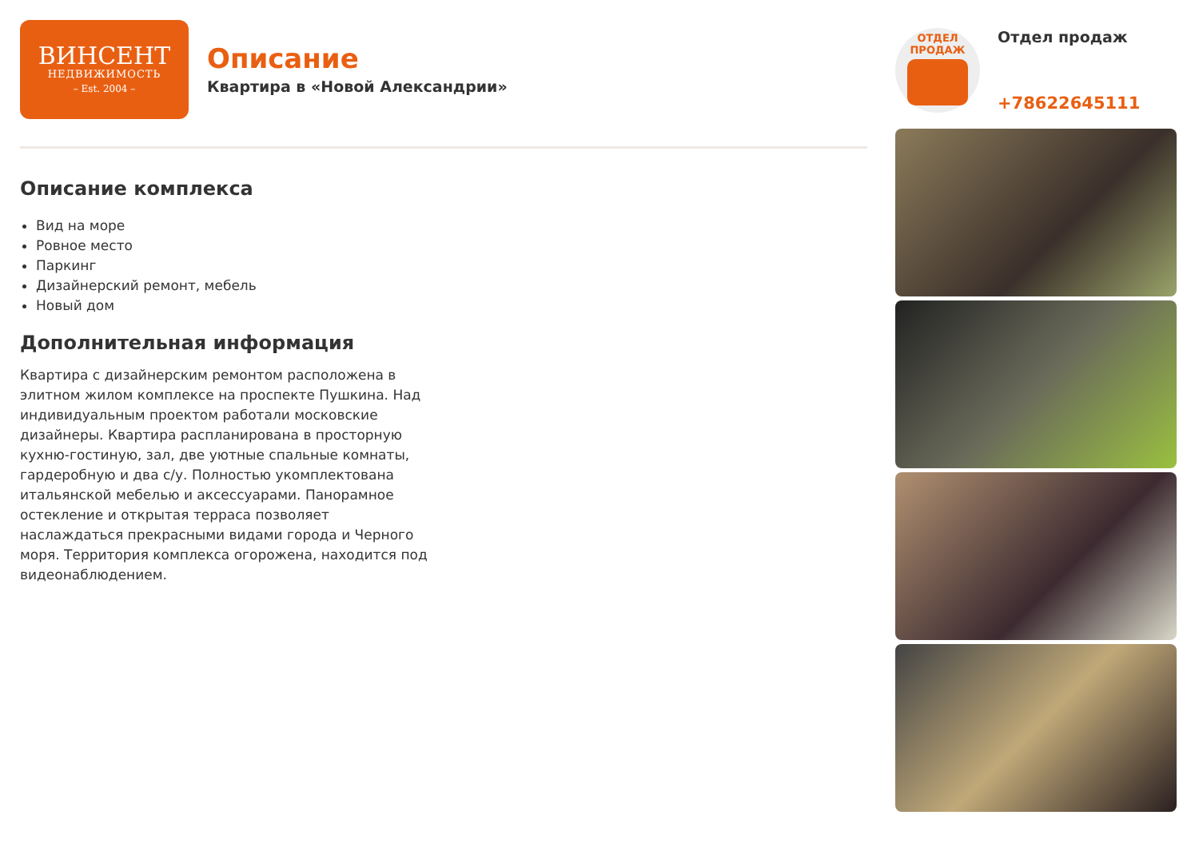ВИНСЕНТ
НЕДВИЖИМОСТЬ
– Est. 2004 –
Описание
Квартира в «Новой Александрии»
Описание комплекса
Вид на море
Ровное место
Паркинг
Дизайнерский ремонт, мебель
Новый дом
Дополнительная информация
Квартира с дизайнерским ремонтом расположена в элитном жилом комплексе на проспекте Пушкина. Над индивидуальным проектом работали московские дизайнеры. Квартира распланирована в просторную кухню-гостиную, зал, две уютные спальные комнаты, гардеробную и два с/у. Полностью укомплектована итальянской мебелью и аксессуарами. Панорамное остекление и открытая терраса позволяет наслаждаться прекрасными видами города и Черного моря. Территория комплекса огорожена, находится под видеонаблюдением.
ОТДЕЛ
ПРОДАЖ
Отдел продаж
+78622645111